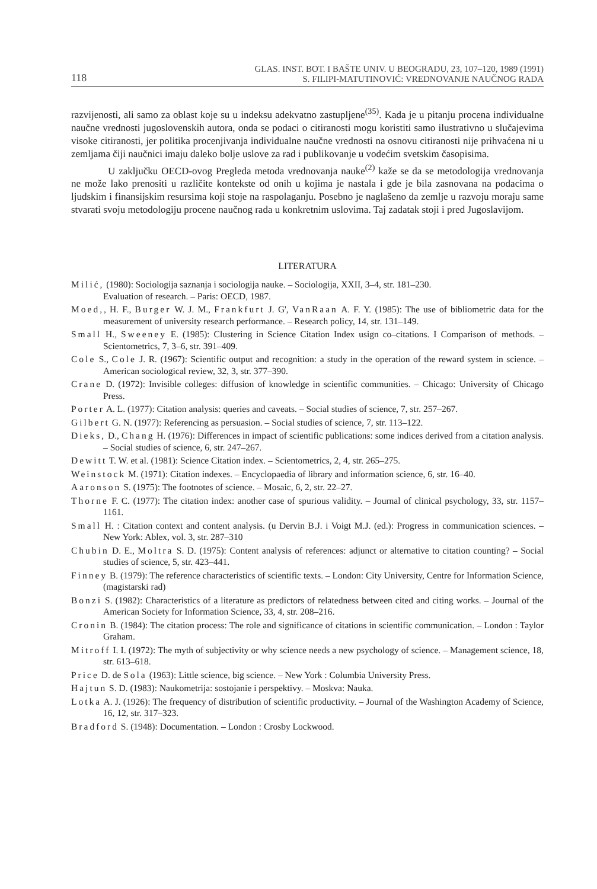118 GLAS. INST. BOT. I BAŠTE UNIV. U BEOGRADU, 23, 107–120, 1989 (1991)
S. FILIPI-MATUTINOVIĆ: VREDNOVANJE NAUČNOG RADA
razvijenosti, ali samo za oblast koje su u indeksu adekvatno zastupljene<sup>(35)</sup>. Kada je u pitanju procena individualne naučne vrednosti jugoslovenskih autora, onda se podaci o citiranosti mogu koristiti samo ilustrativno u slučajevima visoke citiranosti, jer politika procenjivanja individualne naučne vrednosti na osnovu citiranosti nije prihvaćena ni u zemljama čiji naučnici imaju daleko bolje uslove za rad i publikovanje u vodećim svetskim časopisima.
U zaključku OECD-ovog Pregleda metoda vrednovanja nauke<sup>(2)</sup> kaže se da se metodologija vrednovanja ne može lako prenositi u različite kontekste od onih u kojima je nastala i gde je bila zasnovana na podacima o ljudskim i finansijskim resursima koji stoje na raspolaganju. Posebno je naglašeno da zemlje u razvoju moraju same stvarati svoju metodologiju procene naučnog rada u konkretnim uslovima. Taj zadatak stoji i pred Jugoslavijom.
LITERATURA
Milić, (1980): Sociologija saznanja i sociologija nauke. – Sociologija, XXII, 3–4, str. 181–230.
Evaluation of research. – Paris: OECD, 1987.
Moed,, H. F., Burger W. J. M., Frankfurt J. G', VanRaan A. F. Y. (1985): The use of bibliometric data for the measurement of university research performance. – Research policy, 14, str. 131–149.
Small H., Sweeney E. (1985): Clustering in Science Citation Index usign co–citations. I Comparison of methods. – Scientometrics, 7, 3–6, str. 391–409.
Cole S., Cole J. R. (1967): Scientific output and recognition: a study in the operation of the reward system in science. – American sociological review, 32, 3, str. 377–390.
Crane D. (1972): Invisible colleges: diffusion of knowledge in scientific communities. – Chicago: University of Chicago Press.
Porter A. L. (1977): Citation analysis: queries and caveats. – Social studies of science, 7, str. 257–267.
Gilbert G. N. (1977): Referencing as persuasion. – Social studies of science, 7, str. 113–122.
Dieks, D., Chang H. (1976): Differences in impact of scientific publications: some indices derived from a citation analysis. – Social studies of science, 6, str. 247–267.
Dewitt T. W. et al. (1981): Science Citation index. – Scientometrics, 2, 4, str. 265–275.
Weinstock M. (1971): Citation indexes. – Encyclopaedia of library and information science, 6, str. 16–40.
Aaronson S. (1975): The footnotes of science. – Mosaic, 6, 2, str. 22–27.
Thorne F. C. (1977): The citation index: another case of spurious validity. – Journal of clinical psychology, 33, str. 1157–1161.
Small H. : Citation context and content analysis. (u Dervin B.J. i Voigt M.J. (ed.): Progress in communication sciences. – New York: Ablex, vol. 3, str. 287–310
Chubin D. E., Moltra S. D. (1975): Content analysis of references: adjunct or alternative to citation counting? – Social studies of science, 5, str. 423–441.
Finney B. (1979): The reference characteristics of scientific texts. – London: City University, Centre for Information Science, (magistarski rad)
Bonzi S. (1982): Characteristics of a literature as predictors of relatedness between cited and citing works. – Journal of the American Society for Information Science, 33, 4, str. 208–216.
Cronin B. (1984): The citation process: The role and significance of citations in scientific communication. – London : Taylor Graham.
Mitroff I. I. (1972): The myth of subjectivity or why science needs a new psychology of science. – Management science, 18, str. 613–618.
Price D. de Sola (1963): Little science, big science. – New York : Columbia University Press.
Hajtun S. D. (1983): Naukometrija: sostojanie i perspektivy. – Moskva: Nauka.
Lotka A. J. (1926): The frequency of distribution of scientific productivity. – Journal of the Washington Academy of Science, 16, 12, str. 317–323.
Bradford S. (1948): Documentation. – London : Crosby Lockwood.